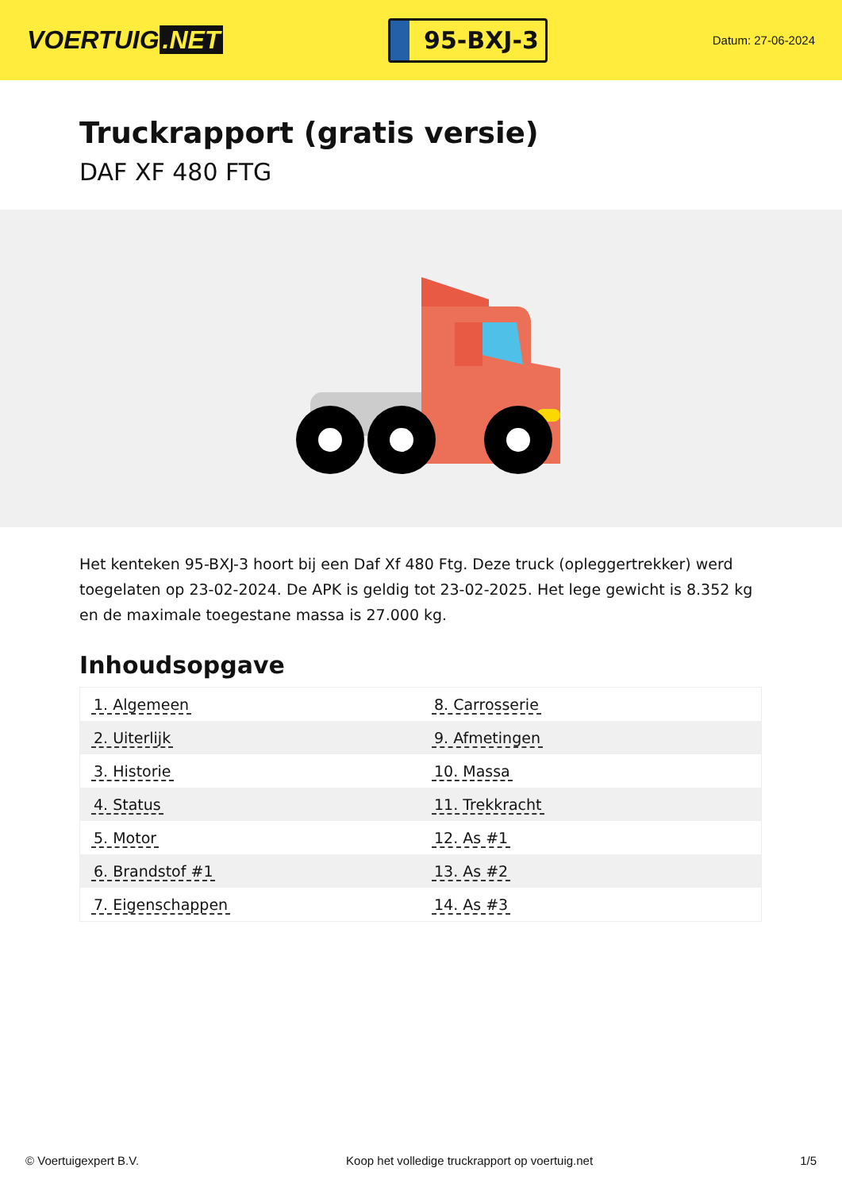VOERTUIG.NET
95-BXJ-3
Datum: 27-06-2024
Truckrapport (gratis versie)
DAF XF 480 FTG
Het kenteken 95-BXJ-3 hoort bij een Daf Xf 480 Ftg. Deze truck (opleggertrekker) werd toegelaten op 23-02-2024. De APK is geldig tot 23-02-2025. Het lege gewicht is 8.352 kg en de maximale toegestane massa is 27.000 kg.
Inhoudsopgave
| 1. Algemeen | 8. Carrosserie |
| 2. Uiterlijk | 9. Afmetingen |
| 3. Historie | 10. Massa |
| 4. Status | 11. Trekkracht |
| 5. Motor | 12. As #1 |
| 6. Brandstof #1 | 13. As #2 |
| 7. Eigenschappen | 14. As #3 |
© Voertuigexpert B.V. Koop het volledige truckrapport op voertuig.net 1/5